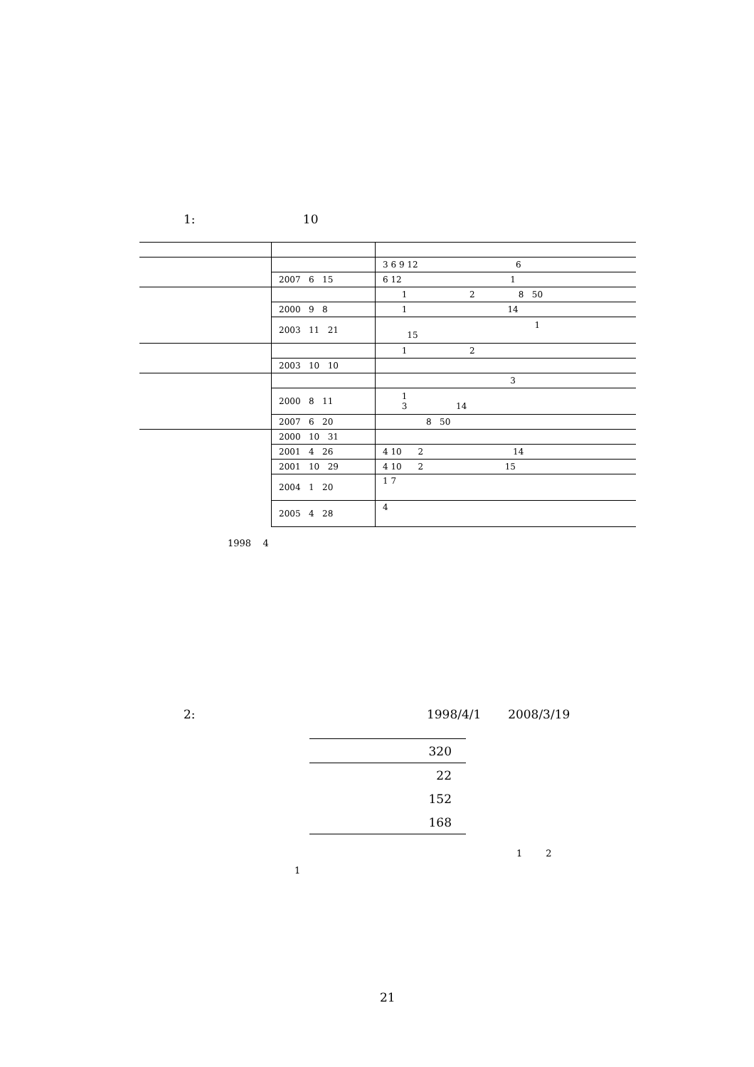1: 10
| | | 3 6 9 12 6 |
| | 2007 6 15 | 6 12 1 |
| | | 1 2 8 50 |
| | 2000 9 8 | 1 14 |
| | 2003 11 21 | 1 15 |
| | | 1 2 |
| | 2003 10 10 | |
| | | 3 |
| | 2000 8 11 | 1 3 14 |
| | 2007 6 20 | 8 50 |
| | 2000 10 31 | |
| | 2001 4 26 | 4 10 2 14 |
| | 2001 10 29 | 4 10 2 15 |
| | 2004 1 20 | 1 7 |
| | 2005 4 28 | 4 |
1998 4
2: 1998/4/1 2008/3/19
| 320 |
| 22 |
| 152 |
| 168 |
1 2
1
21